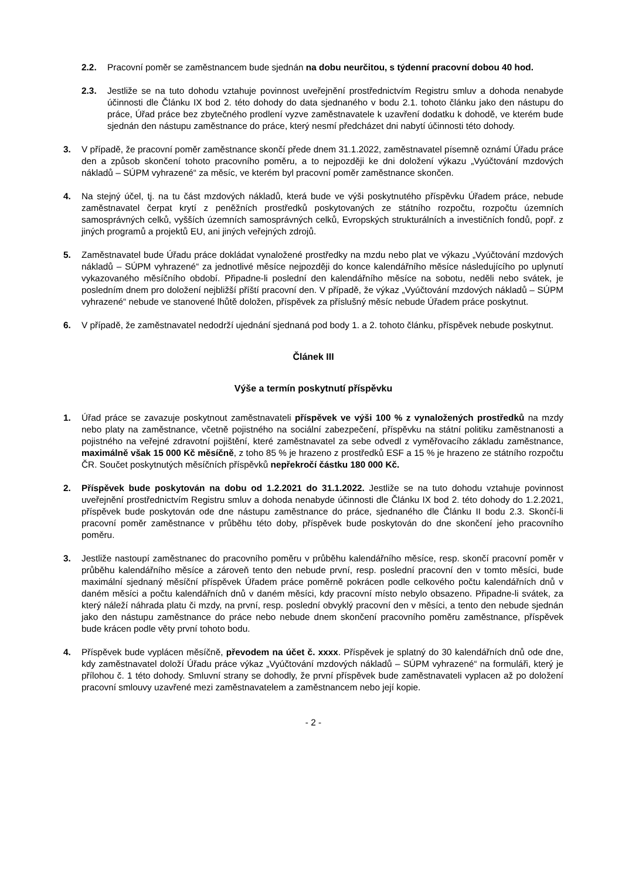2.2. Pracovní poměr se zaměstnancem bude sjednán na dobu neurčitou, s týdenní pracovní dobou 40 hod.
2.3. Jestliže se na tuto dohodu vztahuje povinnost uveřejnění prostřednictvím Registru smluv a dohoda nenabyde účinnosti dle Článku IX bod 2. této dohody do data sjednaného v bodu 2.1. tohoto článku jako den nástupu do práce, Úřad práce bez zbytečného prodlení vyzve zaměstnavatele k uzavření dodatku k dohodě, ve kterém bude sjednán den nástupu zaměstnance do práce, který nesmí předcházet dni nabytí účinnosti této dohody.
3. V případě, že pracovní poměr zaměstnance skončí přede dnem 31.1.2022, zaměstnavatel písemně oznámí Úřadu práce den a způsob skončení tohoto pracovního poměru, a to nejpozději ke dni doložení výkazu „Vyúčtování mzdových nákladů – SÚPM vyhrazené“ za měsíc, ve kterém byl pracovní poměr zaměstnance skončen.
4. Na stejný účel, tj. na tu část mzdových nákladů, která bude ve výši poskytnutého příspěvku Úřadem práce, nebude zaměstnavatel čerpat krytí z peněžních prostředků poskytovaných ze státního rozpočtu, rozpočtu územních samosprávných celků, vyšších územních samosprávných celků, Evropských strukturálních a investičních fondů, popř. z jiných programů a projektů EU, ani jiných veřejných zdrojů.
5. Zaměstnavatel bude Úřadu práce dokládat vynaložené prostředky na mzdu nebo plat ve výkazu „Vyúčtování mzdových nákladů – SÚPM vyhrazené“ za jednotlivé měsíce nejpozději do konce kalendářního měsíce následujícího po uplynutí vykazovaného měsíčního období. Připadne-li poslední den kalendářního měsíce na sobotu, neděli nebo svátek, je posledním dnem pro doložení nejbližší příští pracovní den. V případě, že výkaz „Vyúčtování mzdových nákladů – SÚPM vyhrazené“ nebude ve stanovené lhůtě doložen, příspěvek za příslušný měsíc nebude Úřadem práce poskytnut.
6. V případě, že zaměstnavatel nedodrží ujednání sjednaná pod body 1. a 2. tohoto článku, příspěvek nebude poskytnut.
Článek III
Výše a termín poskytnutí příspěvku
1. Úřad práce se zavazuje poskytnout zaměstnavateli příspěvek ve výši 100 % z vynaložených prostředků na mzdy nebo platy na zaměstnance, včetně pojistného na sociální zabezpečení, příspěvku na státní politiku zaměstnanosti a pojistného na veřejné zdravotní pojištění, které zaměstnavatel za sebe odvedl z vyměřovacího základu zaměstnance, maximálně však 15 000 Kč měsíčně, z toho 85 % je hrazeno z prostředků ESF a 15 % je hrazeno ze státního rozpočtu ČR. Součet poskytnutých měsíčních příspěvků nepřekročí částku 180 000 Kč.
2. Příspěvek bude poskytován na dobu od 1.2.2021 do 31.1.2022. Jestliže se na tuto dohodu vztahuje povinnost uveřejnění prostřednictvím Registru smluv a dohoda nenabyde účinnosti dle Článku IX bod 2. této dohody do 1.2.2021, příspěvek bude poskytován ode dne nástupu zaměstnance do práce, sjednaného dle Článku II bodu 2.3. Skončí-li pracovní poměr zaměstnance v průběhu této doby, příspěvek bude poskytován do dne skončení jeho pracovního poměru.
3. Jestliže nastoupí zaměstnanec do pracovního poměru v průběhu kalendářního měsíce, resp. skončí pracovní poměr v průběhu kalendářního měsíce a zároveň tento den nebude první, resp. poslední pracovní den v tomto měsíci, bude maximální sjednaný měsíční příspěvek Úřadem práce poměrně pokrácen podle celkového počtu kalendářních dnů v daném měsíci a počtu kalendářních dnů v daném měsíci, kdy pracovní místo nebylo obsazeno. Připadne-li svátek, za který náleží náhrada platu či mzdy, na první, resp. poslední obvyklý pracovní den v měsíci, a tento den nebude sjednán jako den nástupu zaměstnance do práce nebo nebude dnem skončení pracovního poměru zaměstnance, příspěvek bude krácen podle věty první tohoto bodu.
4. Příspěvek bude vyplácen měsíčně, převodem na účet č. xxxx. Příspěvek je splatný do 30 kalendářních dnů ode dne, kdy zaměstnavatel doloží Úřadu práce výkaz „Vyúčtování mzdových nákladů – SÚPM vyhrazené“ na formuláři, který je přílohou č. 1 této dohody. Smluvní strany se dohodly, že první příspěvek bude zaměstnavateli vyplacen až po doložení pracovní smlouvy uzavřené mezi zaměstnavatelem a zaměstnancem nebo její kopie.
- 2 -